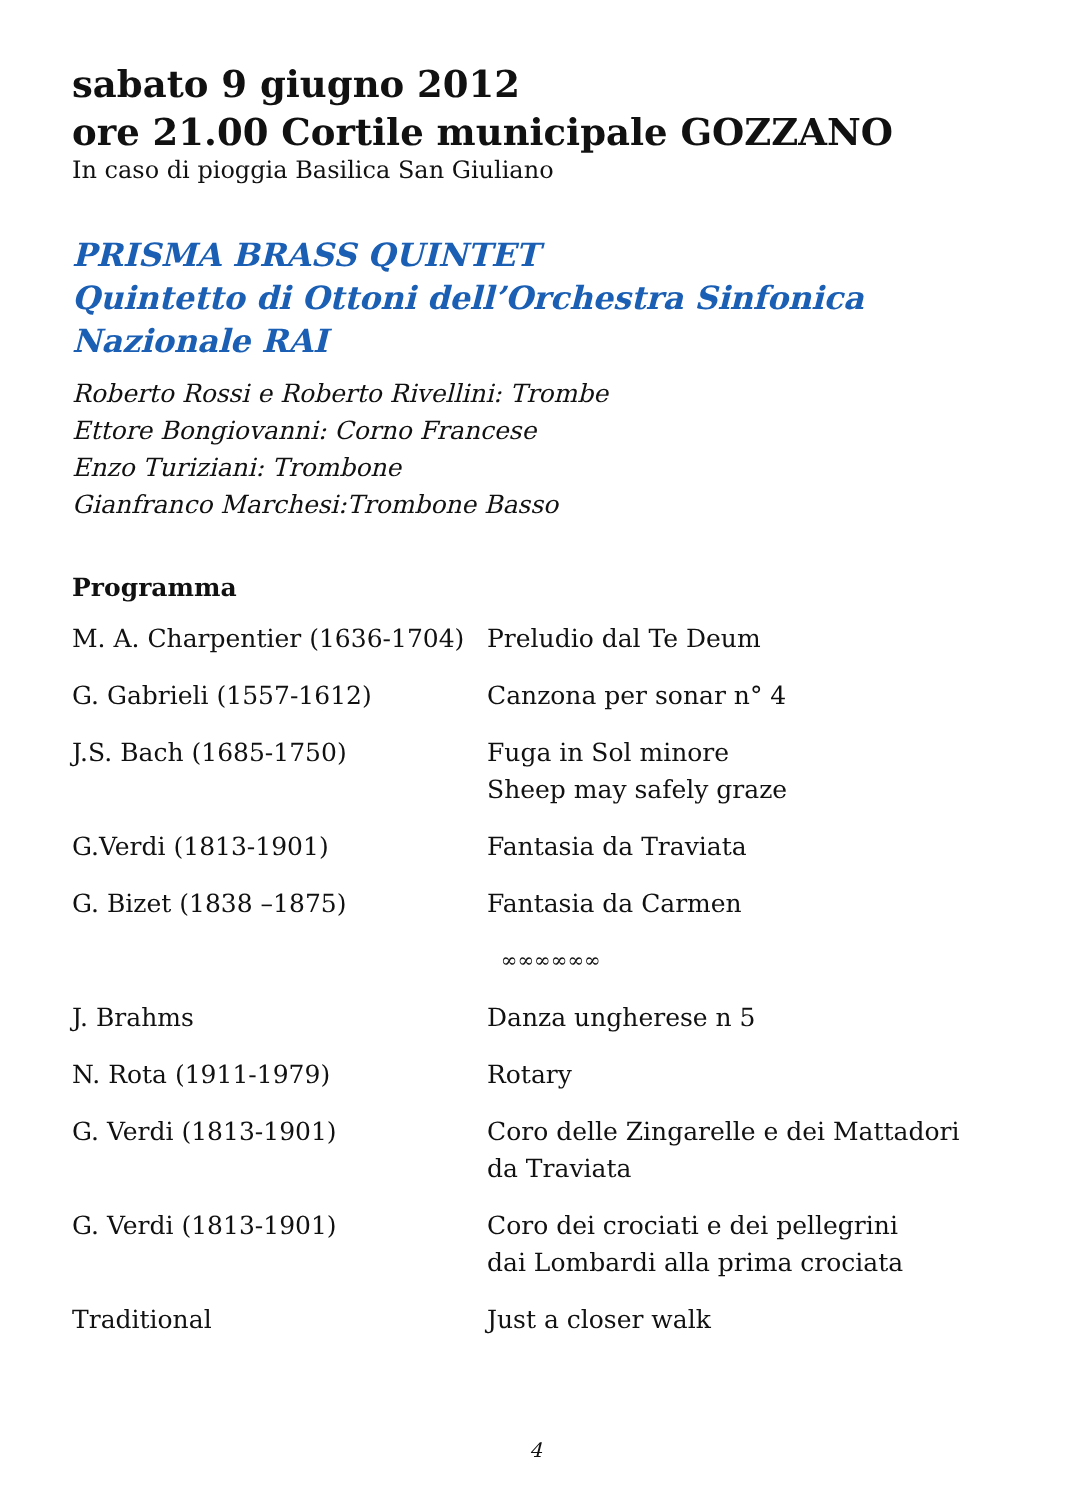sabato 9 giugno 2012
ore 21.00 Cortile municipale GOZZANO
In caso di pioggia Basilica San Giuliano
PRISMA BRASS QUINTET
Quintetto di Ottoni dell’Orchestra Sinfonica
Nazionale RAI
Roberto Rossi e Roberto Rivellini: Trombe
Ettore Bongiovanni: Corno Francese
Enzo Turiziani: Trombone
Gianfranco Marchesi:Trombone Basso
Programma
| M. A. Charpentier (1636-1704) | Preludio dal Te Deum |
| G. Gabrieli (1557-1612) | Canzona per sonar n° 4 |
| J.S. Bach (1685-1750) | Fuga in Sol minore Sheep may safely graze |
| G.Verdi (1813-1901) | Fantasia da Traviata |
| G. Bizet (1838 –1875) | Fantasia da Carmen |
| ∞∞∞∞∞∞ | |
| J. Brahms | Danza ungherese n 5 |
| N. Rota (1911-1979) | Rotary |
| G. Verdi (1813-1901) | Coro delle Zingarelle e dei Mattadori da Traviata |
| G. Verdi (1813-1901) | Coro dei crociati e dei pellegrini dai Lombardi alla prima crociata |
| Traditional | Just a closer walk |
4